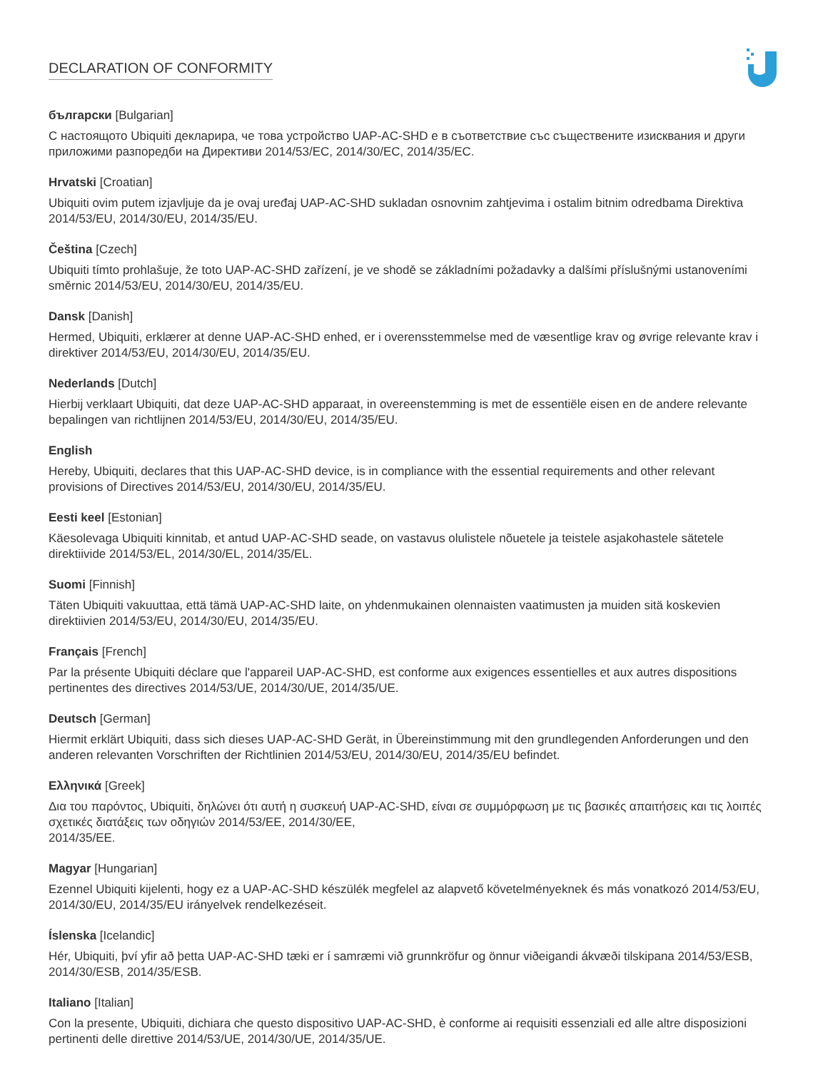DECLARATION OF CONFORMITY
български [Bulgarian]
С настоящото Ubiquiti декларира, че това устройство UAP-AC-SHD е в съответствие със съществените изисквания и други приложими разпоредби на Директиви 2014/53/EC, 2014/30/ЕС, 2014/35/ЕС.
Hrvatski [Croatian]
Ubiquiti ovim putem izjavljuje da je ovaj uređaj UAP-AC-SHD sukladan osnovnim zahtjevima i ostalim bitnim odredbama Direktiva 2014/53/EU, 2014/30/EU, 2014/35/EU.
Čeština [Czech]
Ubiquiti tímto prohlašuje, že toto UAP-AC-SHD zařízení, je ve shodě se základními požadavky a dalšími příslušnými ustanoveními směrnic 2014/53/EU, 2014/30/EU, 2014/35/EU.
Dansk [Danish]
Hermed, Ubiquiti, erklærer at denne UAP-AC-SHD enhed, er i overensstemmelse med de væsentlige krav og øvrige relevante krav i direktiver 2014/53/EU, 2014/30/EU, 2014/35/EU.
Nederlands [Dutch]
Hierbij verklaart Ubiquiti, dat deze UAP-AC-SHD apparaat, in overeenstemming is met de essentiële eisen en de andere relevante bepalingen van richtlijnen 2014/53/EU, 2014/30/EU, 2014/35/EU.
English
Hereby, Ubiquiti, declares that this UAP-AC-SHD device, is in compliance with the essential requirements and other relevant provisions of Directives 2014/53/EU, 2014/30/EU, 2014/35/EU.
Eesti keel [Estonian]
Käesolevaga Ubiquiti kinnitab, et antud UAP-AC-SHD seade, on vastavus olulistele nõuetele ja teistele asjakohastele sätetele direktiivide 2014/53/EL, 2014/30/EL, 2014/35/EL.
Suomi [Finnish]
Täten Ubiquiti vakuuttaa, että tämä UAP-AC-SHD laite, on yhdenmukainen olennaisten vaatimusten ja muiden sitä koskevien direktiivien 2014/53/EU, 2014/30/EU, 2014/35/EU.
Français [French]
Par la présente Ubiquiti déclare que l'appareil UAP-AC-SHD, est conforme aux exigences essentielles et aux autres dispositions pertinentes des directives 2014/53/UE, 2014/30/UE, 2014/35/UE.
Deutsch [German]
Hiermit erklärt Ubiquiti, dass sich dieses UAP-AC-SHD Gerät, in Übereinstimmung mit den grundlegenden Anforderungen und den anderen relevanten Vorschriften der Richtlinien 2014/53/EU, 2014/30/EU, 2014/35/EU befindet.
Ελληνικά [Greek]
Δια του παρόντος, Ubiquiti, δηλώνει ότι αυτή η συσκευή UAP-AC-SHD, είναι σε συμμόρφωση με τις βασικές απαιτήσεις και τις λοιπές σχετικές διατάξεις των οδηγιών 2014/53/EE, 2014/30/EE,
2014/35/EE.
Magyar [Hungarian]
Ezennel Ubiquiti kijelenti, hogy ez a UAP-AC-SHD készülék megfelel az alapvető követelményeknek és más vonatkozó 2014/53/EU, 2014/30/EU, 2014/35/EU irányelvek rendelkezéseit.
Íslenska [Icelandic]
Hér, Ubiquiti, því yfir að þetta UAP-AC-SHD tæki er í samræmi við grunnkröfur og önnur viðeigandi ákvæði tilskipana 2014/53/ESB, 2014/30/ESB, 2014/35/ESB.
Italiano [Italian]
Con la presente, Ubiquiti, dichiara che questo dispositivo UAP-AC-SHD, è conforme ai requisiti essenziali ed alle altre disposizioni pertinenti delle direttive 2014/53/UE, 2014/30/UE, 2014/35/UE.